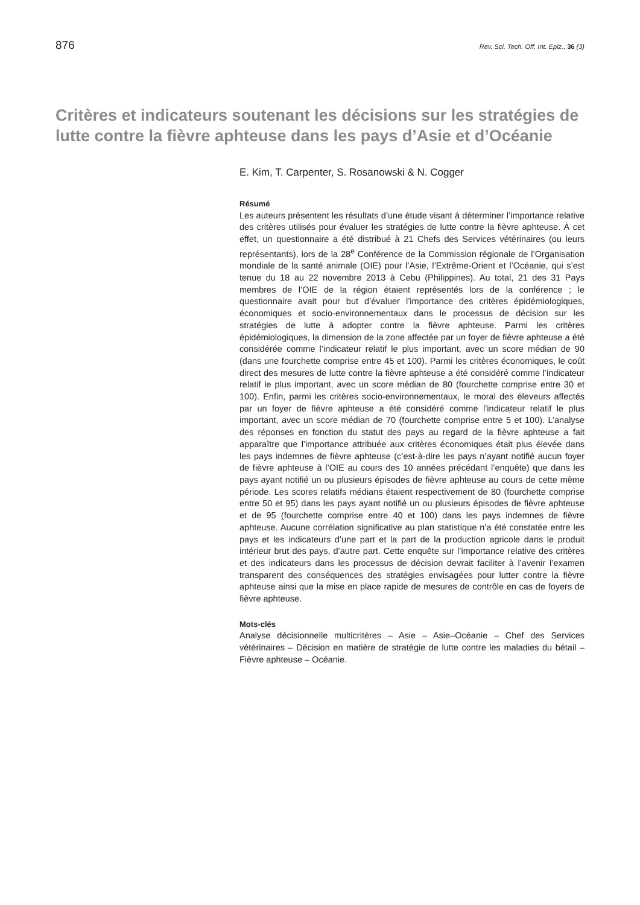876 Rev. Sci. Tech. Off. Int. Epiz., 36 (3)
Critères et indicateurs soutenant les décisions sur les stratégies de lutte contre la fièvre aphteuse dans les pays d’Asie et d’Océanie
E. Kim, T. Carpenter, S. Rosanowski & N. Cogger
Résumé
Les auteurs présentent les résultats d’une étude visant à déterminer l’importance relative des critères utilisés pour évaluer les stratégies de lutte contre la fièvre aphteuse. À cet effet, un questionnaire a été distribué à 21 Chefs des Services vétérinaires (ou leurs représentants), lors de la 28<sup>e</sup> Conférence de la Commission régionale de l’Organisation mondiale de la santé animale (OIE) pour l’Asie, l’Extrême-Orient et l’Océanie, qui s’est tenue du 18 au 22 novembre 2013 à Cebu (Philippines). Au total, 21 des 31 Pays membres de l’OIE de la région étaient représentés lors de la conférence ; le questionnaire avait pour but d’évaluer l’importance des critères épidémiologiques, économiques et socio-environnementaux dans le processus de décision sur les stratégies de lutte à adopter contre la fièvre aphteuse. Parmi les critères épidémiologiques, la dimension de la zone affectée par un foyer de fièvre aphteuse a été considérée comme l’indicateur relatif le plus important, avec un score médian de 90 (dans une fourchette comprise entre 45 et 100). Parmi les critères économiques, le coût direct des mesures de lutte contre la fièvre aphteuse a été considéré comme l’indicateur relatif le plus important, avec un score médian de 80 (fourchette comprise entre 30 et 100). Enfin, parmi les critères socio-environnementaux, le moral des éleveurs affectés par un foyer de fièvre aphteuse a été considéré comme l’indicateur relatif le plus important, avec un score médian de 70 (fourchette comprise entre 5 et 100). L’analyse des réponses en fonction du statut des pays au regard de la fièvre aphteuse a fait apparaître que l’importance attribuée aux critères économiques était plus élevée dans les pays indemnes de fièvre aphteuse (c’est-à-dire les pays n’ayant notifié aucun foyer de fièvre aphteuse à l’OIE au cours des 10 années précédant l’enquête) que dans les pays ayant notifié un ou plusieurs épisodes de fièvre aphteuse au cours de cette même période. Les scores relatifs médians étaient respectivement de 80 (fourchette comprise entre 50 et 95) dans les pays ayant notifié un ou plusieurs épisodes de fièvre aphteuse et de 95 (fourchette comprise entre 40 et 100) dans les pays indemnes de fièvre aphteuse. Aucune corrélation significative au plan statistique n’a été constatée entre les pays et les indicateurs d’une part et la part de la production agricole dans le produit intérieur brut des pays, d’autre part. Cette enquête sur l’importance relative des critères et des indicateurs dans les processus de décision devrait faciliter à l’avenir l’examen transparent des conséquences des stratégies envisagées pour lutter contre la fièvre aphteuse ainsi que la mise en place rapide de mesures de contrôle en cas de foyers de fièvre aphteuse.
Mots-clés
Analyse décisionnelle multicritères – Asie – Asie–Océanie – Chef des Services vétérinaires – Décision en matière de stratégie de lutte contre les maladies du bétail – Fièvre aphteuse – Océanie.